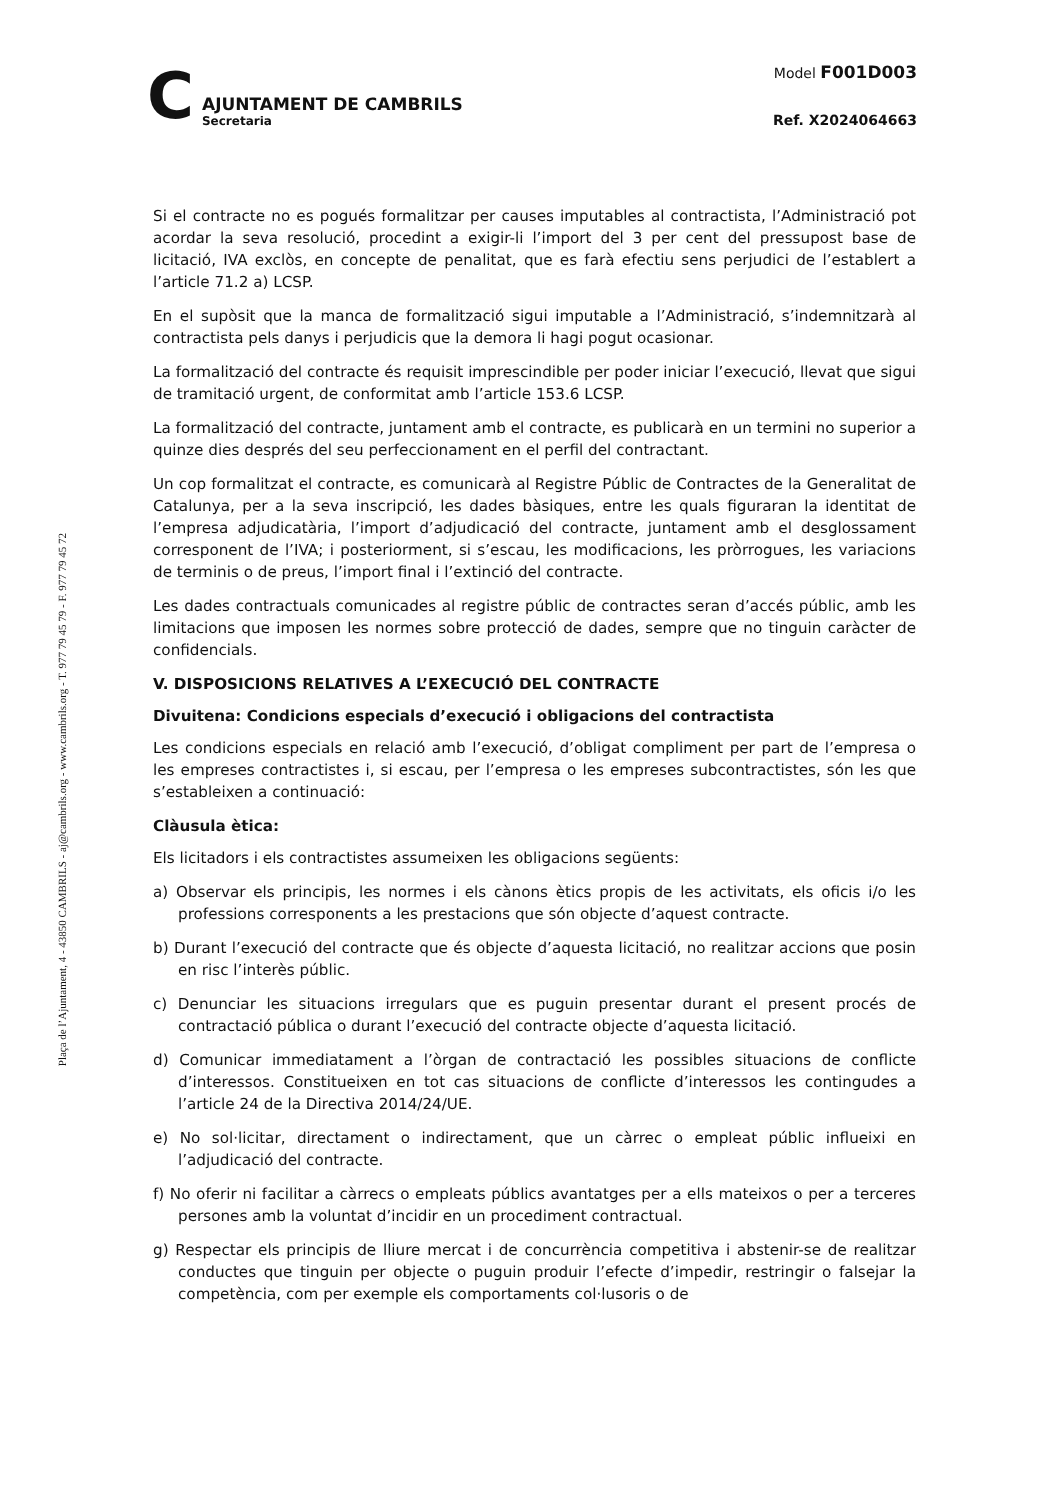C
AJUNTAMENT DE CAMBRILS
Secretaria
Model F001D003
Ref. X2024064663
Plaça de l’Ajuntament, 4 - 43850 CAMBRILS - aj@cambrils.org - www.cambrils.org - T. 977 79 45 79 - F. 977 79 45 72
Si el contracte no es pogués formalitzar per causes imputables al contractista, l’Administració pot acordar la seva resolució, procedint a exigir-li l’import del 3 per cent del pressupost base de licitació, IVA exclòs, en concepte de penalitat, que es farà efectiu sens perjudici de l’establert a l’article 71.2 a) LCSP.
En el supòsit que la manca de formalització sigui imputable a l’Administració, s’indemnitzarà al contractista pels danys i perjudicis que la demora li hagi pogut ocasionar.
La formalització del contracte és requisit imprescindible per poder iniciar l’execució, llevat que sigui de tramitació urgent, de conformitat amb l’article 153.6 LCSP.
La formalització del contracte, juntament amb el contracte, es publicarà en un termini no superior a quinze dies després del seu perfeccionament en el perfil del contractant.
Un cop formalitzat el contracte, es comunicarà al Registre Públic de Contractes de la Generalitat de Catalunya, per a la seva inscripció, les dades bàsiques, entre les quals figuraran la identitat de l’empresa adjudicatària, l’import d’adjudicació del contracte, juntament amb el desglossament corresponent de l’IVA; i posteriorment, si s’escau, les modificacions, les pròrrogues, les variacions de terminis o de preus, l’import final i l’extinció del contracte.
Les dades contractuals comunicades al registre públic de contractes seran d’accés públic, amb les limitacions que imposen les normes sobre protecció de dades, sempre que no tinguin caràcter de confidencials.
V. DISPOSICIONS RELATIVES A L’EXECUCIÓ DEL CONTRACTE
Divuitena: Condicions especials d’execució i obligacions del contractista
Les condicions especials en relació amb l’execució, d’obligat compliment per part de l’empresa o les empreses contractistes i, si escau, per l’empresa o les empreses subcontractistes, són les que s’estableixen a continuació:
Clàusula ètica:
Els licitadors i els contractistes assumeixen les obligacions següents:
a) Observar els principis, les normes i els cànons ètics propis de les activitats, els oficis i/o les professions corresponents a les prestacions que són objecte d’aquest contracte.
b) Durant l’execució del contracte que és objecte d’aquesta licitació, no realitzar accions que posin en risc l’interès públic.
c) Denunciar les situacions irregulars que es puguin presentar durant el present procés de contractació pública o durant l’execució del contracte objecte d’aquesta licitació.
d) Comunicar immediatament a l’òrgan de contractació les possibles situacions de conflicte d’interessos. Constitueixen en tot cas situacions de conflicte d’interessos les contingudes a l’article 24 de la Directiva 2014/24/UE.
e) No sol·licitar, directament o indirectament, que un càrrec o empleat públic influeixi en l’adjudicació del contracte.
f) No oferir ni facilitar a càrrecs o empleats públics avantatges per a ells mateixos o per a terceres persones amb la voluntat d’incidir en un procediment contractual.
g) Respectar els principis de lliure mercat i de concurrència competitiva i abstenir-se de realitzar conductes que tinguin per objecte o puguin produir l’efecte d’impedir, restringir o falsejar la competència, com per exemple els comportaments col·lusoris o de